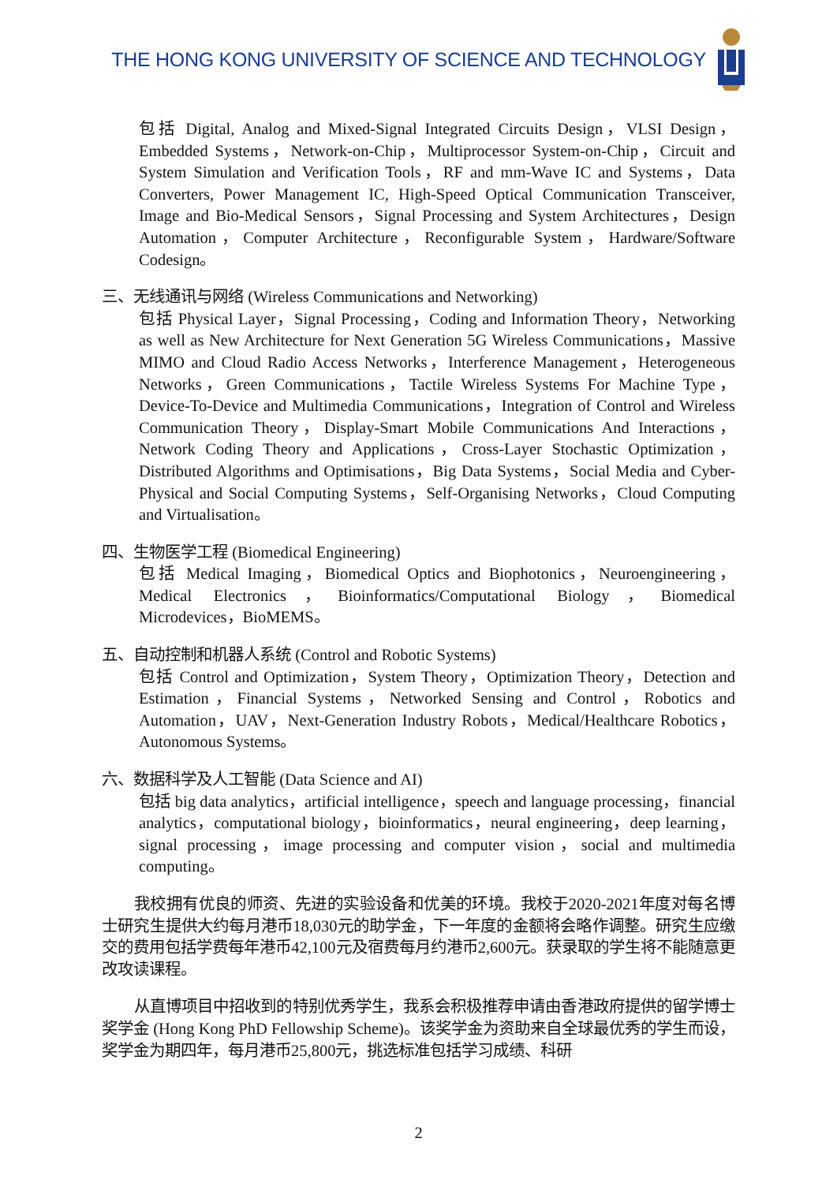THE HONG KONG UNIVERSITY OF SCIENCE AND TECHNOLOGY
包括 Digital, Analog and Mixed-Signal Integrated Circuits Design，VLSI Design，Embedded Systems，Network-on-Chip，Multiprocessor System-on-Chip，Circuit and System Simulation and Verification Tools，RF and mm-Wave IC and Systems，Data Converters, Power Management IC, High-Speed Optical Communication Transceiver, Image and Bio-Medical Sensors，Signal Processing and System Architectures，Design Automation，Computer Architecture，Reconfigurable System，Hardware/Software Codesign。
三、无线通讯与网络 (Wireless Communications and Networking)
包括 Physical Layer，Signal Processing，Coding and Information Theory，Networking as well as New Architecture for Next Generation 5G Wireless Communications，Massive MIMO and Cloud Radio Access Networks，Interference Management，Heterogeneous Networks，Green Communications，Tactile Wireless Systems For Machine Type，Device-To-Device and Multimedia Communications，Integration of Control and Wireless Communication Theory，Display-Smart Mobile Communications And Interactions，Network Coding Theory and Applications，Cross-Layer Stochastic Optimization，Distributed Algorithms and Optimisations，Big Data Systems，Social Media and Cyber-Physical and Social Computing Systems，Self-Organising Networks，Cloud Computing and Virtualisation。
四、生物医学工程 (Biomedical Engineering)
包括 Medical Imaging，Biomedical Optics and Biophotonics，Neuroengineering，Medical Electronics，Bioinformatics/Computational Biology，Biomedical Microdevices，BioMEMS。
五、自动控制和机器人系统 (Control and Robotic Systems)
包括 Control and Optimization，System Theory，Optimization Theory，Detection and Estimation，Financial Systems，Networked Sensing and Control，Robotics and Automation，UAV，Next-Generation Industry Robots，Medical/Healthcare Robotics，Autonomous Systems。
六、数据科学及人工智能 (Data Science and AI)
包括 big data analytics，artificial intelligence，speech and language processing，financial analytics，computational biology，bioinformatics，neural engineering，deep learning，signal processing，image processing and computer vision，social and multimedia computing。
我校拥有优良的师资、先进的实验设备和优美的环境。我校于2020-2021年度对每名博士研究生提供大约每月港币18,030元的助学金，下一年度的金额将会略作调整。研究生应缴交的费用包括学费每年港币42,100元及宿费每月约港币2,600元。获录取的学生将不能随意更改攻读课程。
从直博项目中招收到的特别优秀学生，我系会积极推荐申请由香港政府提供的留学博士奖学金 (Hong Kong PhD Fellowship Scheme)。该奖学金为资助来自全球最优秀的学生而设，奖学金为期四年，每月港币25,800元，挑选标准包括学习成绩、科研
2